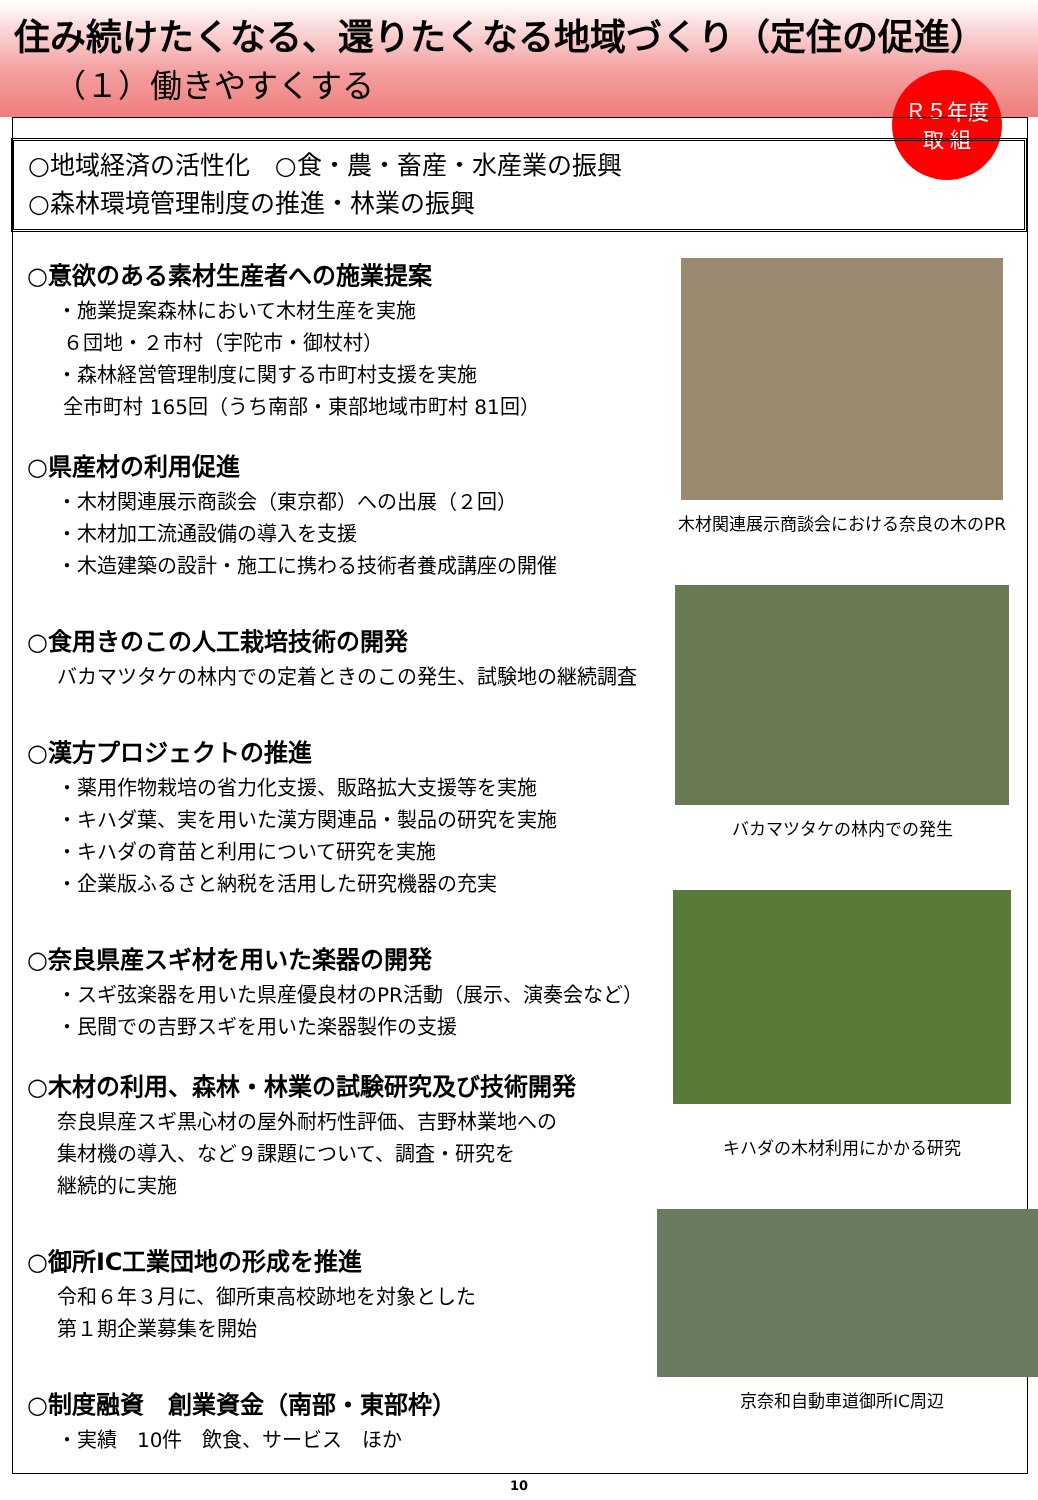住み続けたくなる、還りたくなる地域づくり（定住の促進）
（１）働きやすくする
Ｒ５年度
取 組
○地域経済の活性化　○食・農・畜産・水産業の振興
○森林環境管理制度の推進・林業の振興
○意欲のある素材生産者への施業提案
・施業提案森林において木材生産を実施
６団地・２市村（宇陀市・御杖村）
・森林経営管理制度に関する市町村支援を実施
全市町村 165回（うち南部・東部地域市町村 81回）
○県産材の利用促進
・木材関連展示商談会（東京都）への出展（２回）
・木材加工流通設備の導入を支援
・木造建築の設計・施工に携わる技術者養成講座の開催
○食用きのこの人工栽培技術の開発
バカマツタケの林内での定着ときのこの発生、試験地の継続調査
○漢方プロジェクトの推進
・薬用作物栽培の省力化支援、販路拡大支援等を実施
・キハダ葉、実を用いた漢方関連品・製品の研究を実施
・キハダの育苗と利用について研究を実施
・企業版ふるさと納税を活用した研究機器の充実
○奈良県産スギ材を用いた楽器の開発
・スギ弦楽器を用いた県産優良材のPR活動（展示、演奏会など）
・民間での吉野スギを用いた楽器製作の支援
○木材の利用、森林・林業の試験研究及び技術開発
奈良県産スギ黒心材の屋外耐朽性評価、吉野林業地への
集材機の導入、など９課題について、調査・研究を
継続的に実施
○御所IC工業団地の形成を推進
令和６年３月に、御所東高校跡地を対象とした
第１期企業募集を開始
○制度融資　創業資金（南部・東部枠）
・実績　10件　飲食、サービス　ほか
木材関連展示商談会における奈良の木のPR
バカマツタケの林内での発生
キハダの木材利用にかかる研究
京奈和自動車道御所IC周辺
10